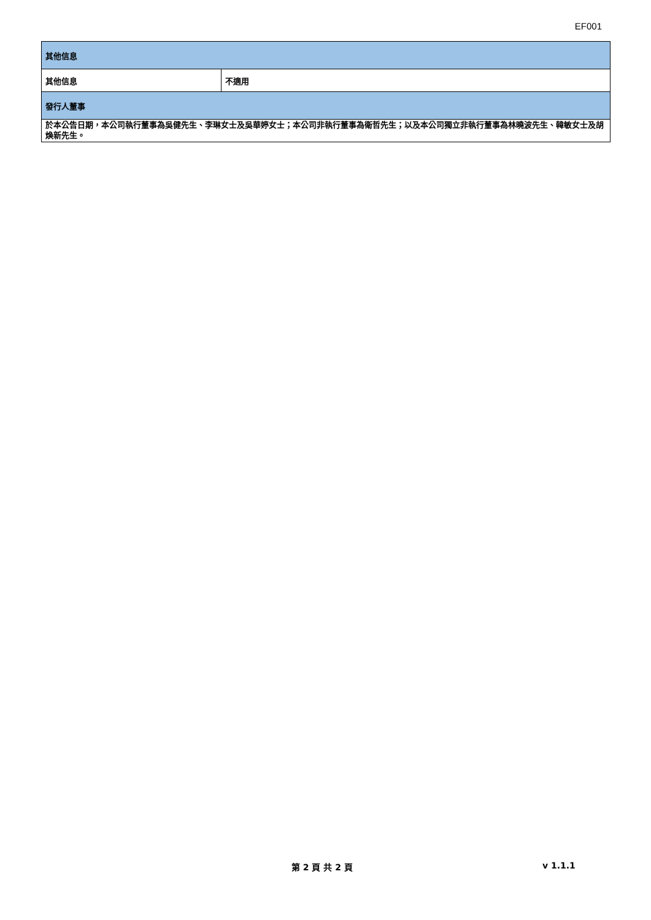EF001
| 其他信息 | |
| 其他信息 | 不適用 |
| 發行人董事 | |
| 於本公告日期，本公司執行董事為吳健先生、李琳女士及吳華婷女士；本公司非執行董事為衛哲先生；以及本公司獨立非執行董事為林曉波先生、韓敏女士及胡煥新先生。 | |
第 2 頁 共 2 頁 v 1.1.1